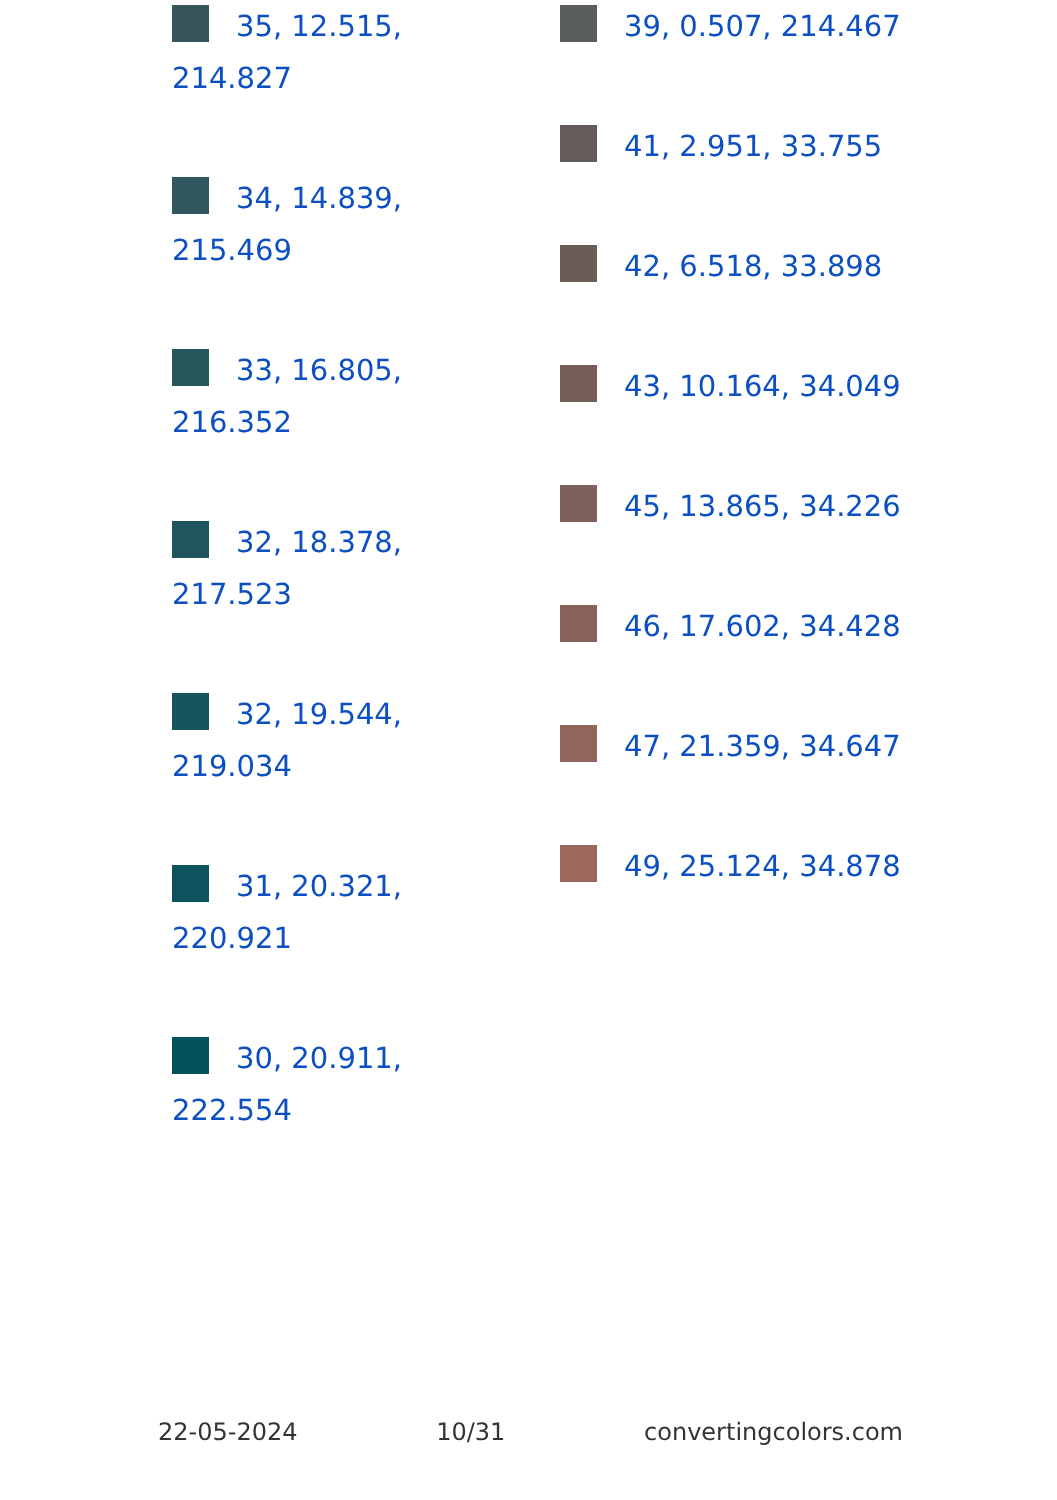35, 12.515, 214.827
34, 14.839, 215.469
33, 16.805, 216.352
32, 18.378, 217.523
32, 19.544, 219.034
31, 20.321, 220.921
30, 20.911, 222.554
39, 0.507, 214.467
41, 2.951, 33.755
42, 6.518, 33.898
43, 10.164, 34.049
45, 13.865, 34.226
46, 17.602, 34.428
47, 21.359, 34.647
49, 25.124, 34.878
22-05-2024 10/31 convertingcolors.com